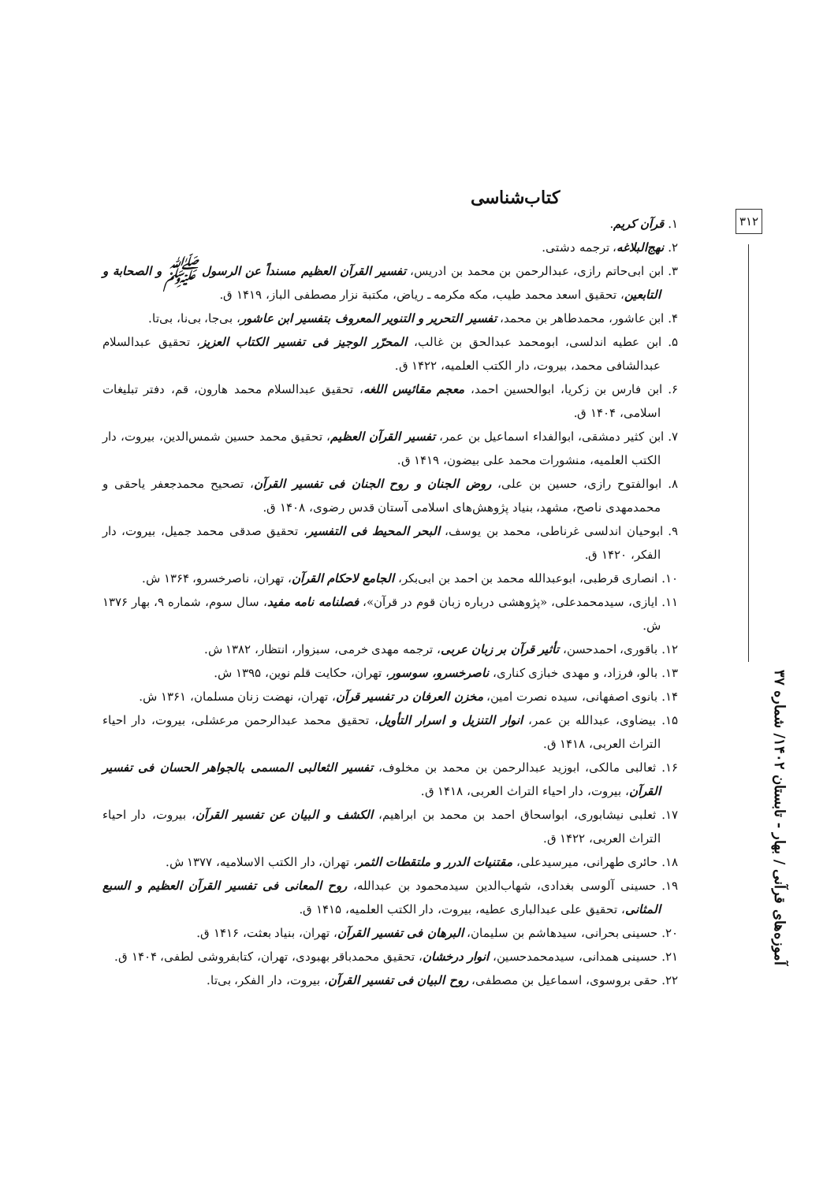۳۱۲
آموزه‌های قرآنی / بهار - تابستان ۱۴۰۲/ شماره ۳۷
کتاب‌شناسی
۱. قرآن کریم.
۲. نهج‌البلاغه، ترجمه دشتی.
۳. ابن ابی‌حاتم رازی، عبدالرحمن بن محمد بن ادریس، تفسیر القرآن العظیم مسنداً عن الرسول ﷺ و الصحابة و التابعین، تحقیق اسعد محمد طیب، مکه مکرمه ـ ریاض، مکتبة نزار مصطفی الباز، ۱۴۱۹ ق.
۴. ابن عاشور، محمدطاهر بن محمد، تفسیر التحریر و التنویر المعروف بتفسیر ابن عاشور، بی‌جا، بی‌نا، بی‌تا.
۵. ابن عطیه اندلسی، ابومحمد عبدالحق بن غالب، المحرّر الوجیز فی تفسیر الکتاب العزیز، تحقیق عبدالسلام عبدالشافی محمد، بیروت، دار الکتب العلمیه، ۱۴۲۲ ق.
۶. ابن فارس بن زکریا، ابوالحسین احمد، معجم مقائیس اللغه، تحقیق عبدالسلام محمد هارون، قم، دفتر تبلیغات اسلامی، ۱۴۰۴ ق.
۷. ابن کثیر دمشقی، ابوالفداء اسماعیل بن عمر، تفسیر القرآن العظیم، تحقیق محمد حسین شمس‌الدین، بیروت، دار الکتب العلمیه، منشورات محمد علی بیضون، ۱۴۱۹ ق.
۸. ابوالفتوح رازی، حسین بن علی، روض الجنان و روح الجنان فی تفسیر القرآن، تصحیح محمدجعفر یاحقی و محمدمهدی ناصح، مشهد، بنیاد پژوهش‌های اسلامی آستان قدس رضوی، ۱۴۰۸ ق.
۹. ابوحیان اندلسی غرناطی، محمد بن یوسف، البحر المحیط فی التفسیر، تحقیق صدقی محمد جمیل، بیروت، دار الفکر، ۱۴۲۰ ق.
۱۰. انصاری قرطبی، ابوعبدالله محمد بن احمد بن ابی‌بکر، الجامع لاحکام القرآن، تهران، ناصرخسرو، ۱۳۶۴ ش.
۱۱. ایازی، سیدمحمدعلی، «پژوهشی درباره زبان قوم در قرآن»، فصلنامه نامه مفید، سال سوم، شماره ۹، بهار ۱۳۷۶ ش.
۱۲. باقوری، احمدحسن، تأثیر قرآن بر زبان عربی، ترجمه مهدی خرمی، سبزوار، انتظار، ۱۳۸۲ ش.
۱۳. بالو، فرزاد، و مهدی خبازی کناری، ناصرخسرو، سوسور، تهران، حکایت قلم نوین، ۱۳۹۵ ش.
۱۴. بانوی اصفهانی، سیده نصرت امین، مخزن العرفان در تفسیر قرآن، تهران، نهضت زنان مسلمان، ۱۳۶۱ ش.
۱۵. بیضاوی، عبدالله بن عمر، انوار التنزیل و اسرار التأویل، تحقیق محمد عبدالرحمن مرعشلی، بیروت، دار احیاء التراث العربی، ۱۴۱۸ ق.
۱۶. ثعالبی مالکی، ابوزید عبدالرحمن بن محمد بن مخلوف، تفسیر الثعالبی المسمی بالجواهر الحسان فی تفسیر القرآن، بیروت، دار احیاء التراث العربی، ۱۴۱۸ ق.
۱۷. ثعلبی نیشابوری، ابواسحاق احمد بن محمد بن ابراهیم، الکشف و البیان عن تفسیر القرآن، بیروت، دار احیاء التراث العربی، ۱۴۲۲ ق.
۱۸. حائری طهرانی، میرسیدعلی، مقتنیات الدرر و ملتقطات الثمر، تهران، دار الکتب الاسلامیه، ۱۳۷۷ ش.
۱۹. حسینی آلوسی بغدادی، شهاب‌الدین سیدمحمود بن عبدالله، روح المعانی فی تفسیر القرآن العظیم و السبع المثانی، تحقیق علی عبدالباری عطیه، بیروت، دار الکتب العلمیه، ۱۴۱۵ ق.
۲۰. حسینی بحرانی، سیدهاشم بن سلیمان، البرهان فی تفسیر القرآن، تهران، بنیاد بعثت، ۱۴۱۶ ق.
۲۱. حسینی همدانی، سیدمحمدحسین، انوار درخشان، تحقیق محمدباقر بهبودی، تهران، کتابفروشی لطفی، ۱۴۰۴ ق.
۲۲. حقی بروسوی، اسماعیل بن مصطفی، روح البیان فی تفسیر القرآن، بیروت، دار الفکر، بی‌تا.